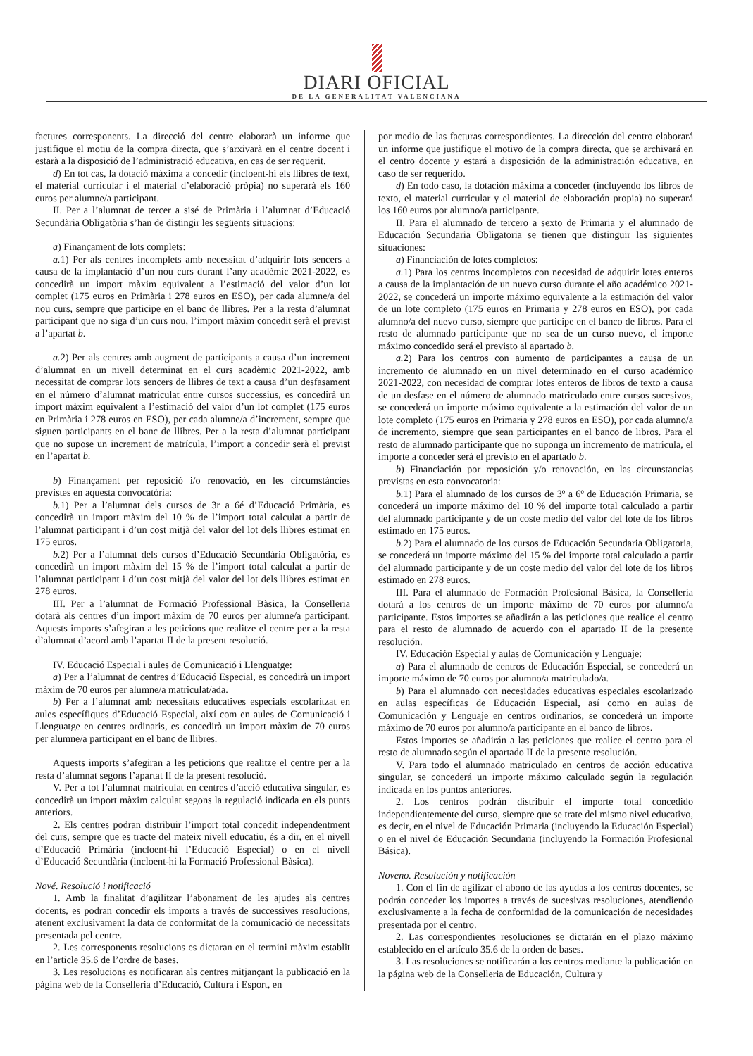DIARI OFICIAL
DE LA GENERALITAT VALENCIANA
factures corresponents. La direcció del centre elaborarà un informe que justifique el motiu de la compra directa, que s’arxivarà en el centre docent i estarà a la disposició de l’administració educativa, en cas de ser requerit.
d) En tot cas, la dotació màxima a concedir (incloent-hi els llibres de text, el material curricular i el material d’elaboració pròpia) no superarà els 160 euros per alumne/a participant.
II. Per a l’alumnat de tercer a sisé de Primària i l’alumnat d’Educació Secundària Obligatòria s’han de distingir les següents situacions:
a) Finançament de lots complets:
a. 1) Per als centres incomplets amb necessitat d’adquirir lots sencers a causa de la implantació d’un nou curs durant l’any acadèmic 2021-2022, es concedirà un import màxim equivalent a l’estimació del valor d’un lot complet (175 euros en Primària i 278 euros en ESO), per cada alumne/a del nou curs, sempre que participe en el banc de llibres. Per a la resta d’alumnat participant que no siga d’un curs nou, l’import màxim concedit serà el previst a l’apartat b.
a. 2) Per als centres amb augment de participants a causa d’un increment d’alumnat en un nivell determinat en el curs acadèmic 2021-2022, amb necessitat de comprar lots sencers de llibres de text a causa d’un desfasament en el número d’alumnat matriculat entre cursos successius, es concedirà un import màxim equivalent a l’estimació del valor d’un lot complet (175 euros en Primària i 278 euros en ESO), per cada alumne/a d’increment, sempre que siguen participants en el banc de llibres. Per a la resta d’alumnat participant que no supose un increment de matrícula, l’import a concedir serà el previst en l’apartat b.
b) Finançament per reposició i/o renovació, en les circumstàncies previstes en aquesta convocatòria:
b. 1) Per a l’alumnat dels cursos de 3r a 6é d’Educació Primària, es concedirà un import màxim del 10 % de l’import total calculat a partir de l’alumnat participant i d’un cost mitjà del valor del lot dels llibres estimat en 175 euros.
b. 2) Per a l’alumnat dels cursos d’Educació Secundària Obligatòria, es concedirà un import màxim del 15 % de l’import total calculat a partir de l’alumnat participant i d’un cost mitjà del valor del lot dels llibres estimat en 278 euros.
III. Per a l’alumnat de Formació Professional Bàsica, la Conselleria dotarà als centres d’un import màxim de 70 euros per alumne/a participant. Aquests imports s’afegiran a les peticions que realitze el centre per a la resta d’alumnat d’acord amb l’apartat II de la present resolució.
IV. Educació Especial i aules de Comunicació i Llenguatge:
a) Per a l’alumnat de centres d’Educació Especial, es concedirà un import màxim de 70 euros per alumne/a matriculat/ada.
b) Per a l’alumnat amb necessitats educatives especials escolaritzat en aules específiques d’Educació Especial, així com en aules de Comunicació i Llenguatge en centres ordinaris, es concedirà un import màxim de 70 euros per alumne/a participant en el banc de llibres.
Aquests imports s’afegiran a les peticions que realitze el centre per a la resta d’alumnat segons l’apartat II de la present resolució.
V. Per a tot l’alumnat matriculat en centres d’acció educativa singular, es concedirà un import màxim calculat segons la regulació indicada en els punts anteriors.
2. Els centres podran distribuir l’import total concedit independentment del curs, sempre que es tracte del mateix nivell educatiu, és a dir, en el nivell d’Educació Primària (incloent-hi l’Educació Especial) o en el nivell d’Educació Secundària (incloent-hi la Formació Professional Bàsica).
Nové. Resolució i notificació
1. Amb la finalitat d’agilitzar l’abonament de les ajudes als centres docents, es podran concedir els imports a través de successives resolucions, atenent exclusivament la data de conformitat de la comunicació de necessitats presentada pel centre.
2. Les corresponents resolucions es dictaran en el termini màxim establit en l’article 35.6 de l’ordre de bases.
3. Les resolucions es notificaran als centres mitjançant la publicació en la pàgina web de la Conselleria d’Educació, Cultura i Esport, en
por medio de las facturas correspondientes. La dirección del centro elaborará un informe que justifique el motivo de la compra directa, que se archivará en el centro docente y estará a disposición de la administración educativa, en caso de ser requerido.
d) En todo caso, la dotación máxima a conceder (incluyendo los libros de texto, el material curricular y el material de elaboración propia) no superará los 160 euros por alumno/a participante.
II. Para el alumnado de tercero a sexto de Primaria y el alumnado de Educación Secundaria Obligatoria se tienen que distinguir las siguientes situaciones:
a) Financiación de lotes completos:
a. 1) Para los centros incompletos con necesidad de adquirir lotes enteros a causa de la implantación de un nuevo curso durante el año académico 2021-2022, se concederá un importe máximo equivalente a la estimación del valor de un lote completo (175 euros en Primaria y 278 euros en ESO), por cada alumno/a del nuevo curso, siempre que participe en el banco de libros. Para el resto de alumnado participante que no sea de un curso nuevo, el importe máximo concedido será el previsto al apartado b.
a. 2) Para los centros con aumento de participantes a causa de un incremento de alumnado en un nivel determinado en el curso académico 2021-2022, con necesidad de comprar lotes enteros de libros de texto a causa de un desfase en el número de alumnado matriculado entre cursos sucesivos, se concederá un importe máximo equivalente a la estimación del valor de un lote completo (175 euros en Primaria y 278 euros en ESO), por cada alumno/a de incremento, siempre que sean participantes en el banco de libros. Para el resto de alumnado participante que no suponga un incremento de matrícula, el importe a conceder será el previsto en el apartado b.
b) Financiación por reposición y/o renovación, en las circunstancias previstas en esta convocatoria:
b. 1) Para el alumnado de los cursos de 3º a 6º de Educación Primaria, se concederá un importe máximo del 10 % del importe total calculado a partir del alumnado participante y de un coste medio del valor del lote de los libros estimado en 175 euros.
b. 2) Para el alumnado de los cursos de Educación Secundaria Obligatoria, se concederá un importe máximo del 15 % del importe total calculado a partir del alumnado participante y de un coste medio del valor del lote de los libros estimado en 278 euros.
III. Para el alumnado de Formación Profesional Básica, la Conselleria dotará a los centros de un importe máximo de 70 euros por alumno/a participante. Estos importes se añadirán a las peticiones que realice el centro para el resto de alumnado de acuerdo con el apartado II de la presente resolución.
IV. Educación Especial y aulas de Comunicación y Lenguaje:
a) Para el alumnado de centros de Educación Especial, se concederá un importe máximo de 70 euros por alumno/a matriculado/a.
b) Para el alumnado con necesidades educativas especiales escolarizado en aulas específicas de Educación Especial, así como en aulas de Comunicación y Lenguaje en centros ordinarios, se concederá un importe máximo de 70 euros por alumno/a participante en el banco de libros.
Estos importes se añadirán a las peticiones que realice el centro para el resto de alumnado según el apartado II de la presente resolución.
V. Para todo el alumnado matriculado en centros de acción educativa singular, se concederá un importe máximo calculado según la regulación indicada en los puntos anteriores.
2. Los centros podrán distribuir el importe total concedido independientemente del curso, siempre que se trate del mismo nivel educativo, es decir, en el nivel de Educación Primaria (incluyendo la Educación Especial) o en el nivel de Educación Secundaria (incluyendo la Formación Profesional Básica).
Noveno. Resolución y notificación
1. Con el fin de agilizar el abono de las ayudas a los centros docentes, se podrán conceder los importes a través de sucesivas resoluciones, atendiendo exclusivamente a la fecha de conformidad de la comunicación de necesidades presentada por el centro.
2. Las correspondientes resoluciones se dictarán en el plazo máximo establecido en el artículo 35.6 de la orden de bases.
3. Las resoluciones se notificarán a los centros mediante la publicación en la página web de la Conselleria de Educación, Cultura y